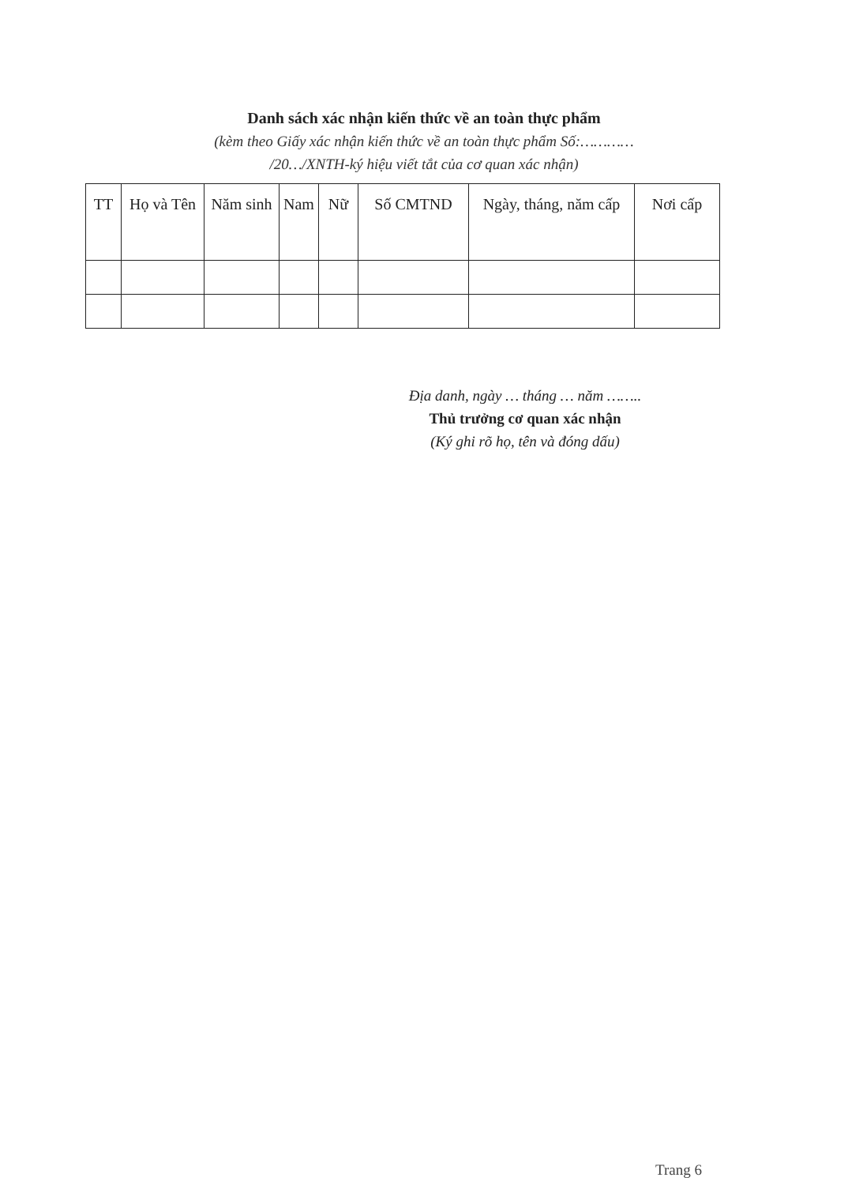Danh sách xác nhận kiến thức về an toàn thực phẩm
(kèm theo Giấy xác nhận kiến thức về an toàn thực phẩm Số:…………
/20…/XNTH-ký hiệu viết tắt của cơ quan xác nhận)
| TT | Họ và Tên | Năm sinh | Nam | Nữ | Số CMTND | Ngày, tháng, năm cấp | Nơi cấp |
| --- | --- | --- | --- | --- | --- | --- | --- |
Địa danh, ngày … tháng … năm ……..
Thủ trưởng cơ quan xác nhận
(Ký ghi rõ họ, tên và đóng dấu)
Trang 6